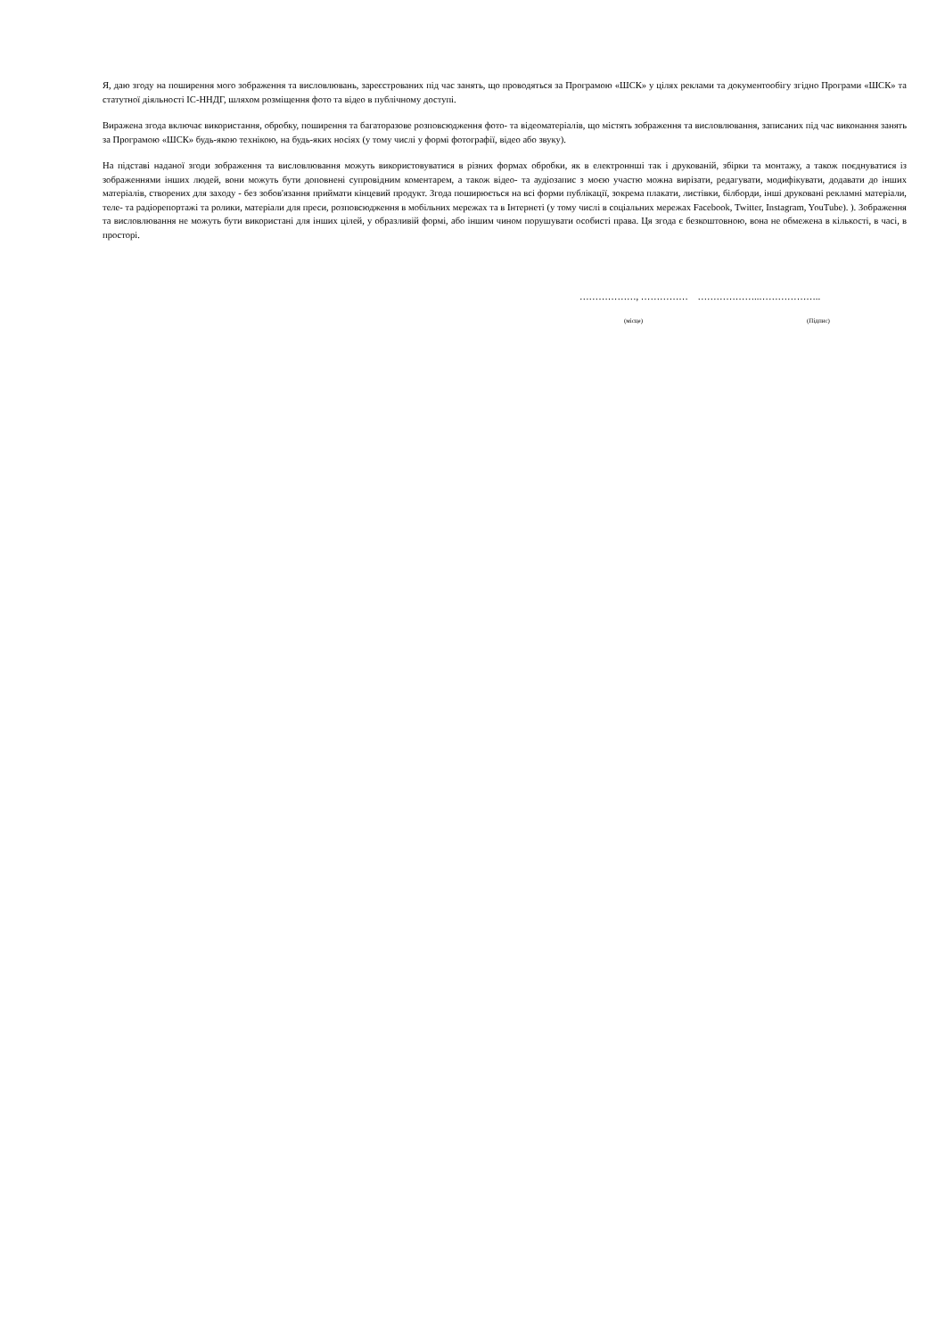Я, даю згоду на поширення мого зображення та висловлювань, зареєстрованих під час занять, що проводяться за Програмою «ШСК» у цілях реклами та документообігу згідно Програми «ШСК» та статутної діяльності ІС-ННДГ, шляхом розміщення фото та відео в публічному доступі.
Виражена згода включає використання, обробку, поширення та багаторазове розповсюдження фото- та відеоматеріалів, що містять зображення та висловлювання, записаних під час виконання занять за Програмою «ШСК» будь-якою технікою, на будь-яких носіях (у тому числі у формі фотографії, відео або звуку).
На підставі наданої згоди зображення та висловлювання можуть використовуватися в різних формах обробки, як в електроннші так і друкованій, збірки та монтажу, а також поєднуватися із зображеннями інших людей, вони можуть бути доповнені супровідним коментарем, а також відео- та аудіозапис з моєю участю можна вирізати, редагувати, модифікувати, додавати до інших матеріалів, створених для заходу - без зобов'язання приймати кінцевий продукт. Згода поширюється на всі форми публікації, зокрема плакати, листівки, білборди, інші друковані рекламні матеріали, теле- та радіорепортажі та ролики, матеріали для преси, розповсюдження в мобільних мережах та в Інтернеті (у тому числі в соціальних мережах Facebook, Twitter, Instagram, YouTube). ). Зображення та висловлювання не можуть бути використані для інших цілей, у образливій формі, або іншим чином порушувати особисті права. Ця згода є безкоштовною, вона не обмежена в кількості, в часі, в просторі.
………………, …………… ………………..………………..
(місце) (Підпис)